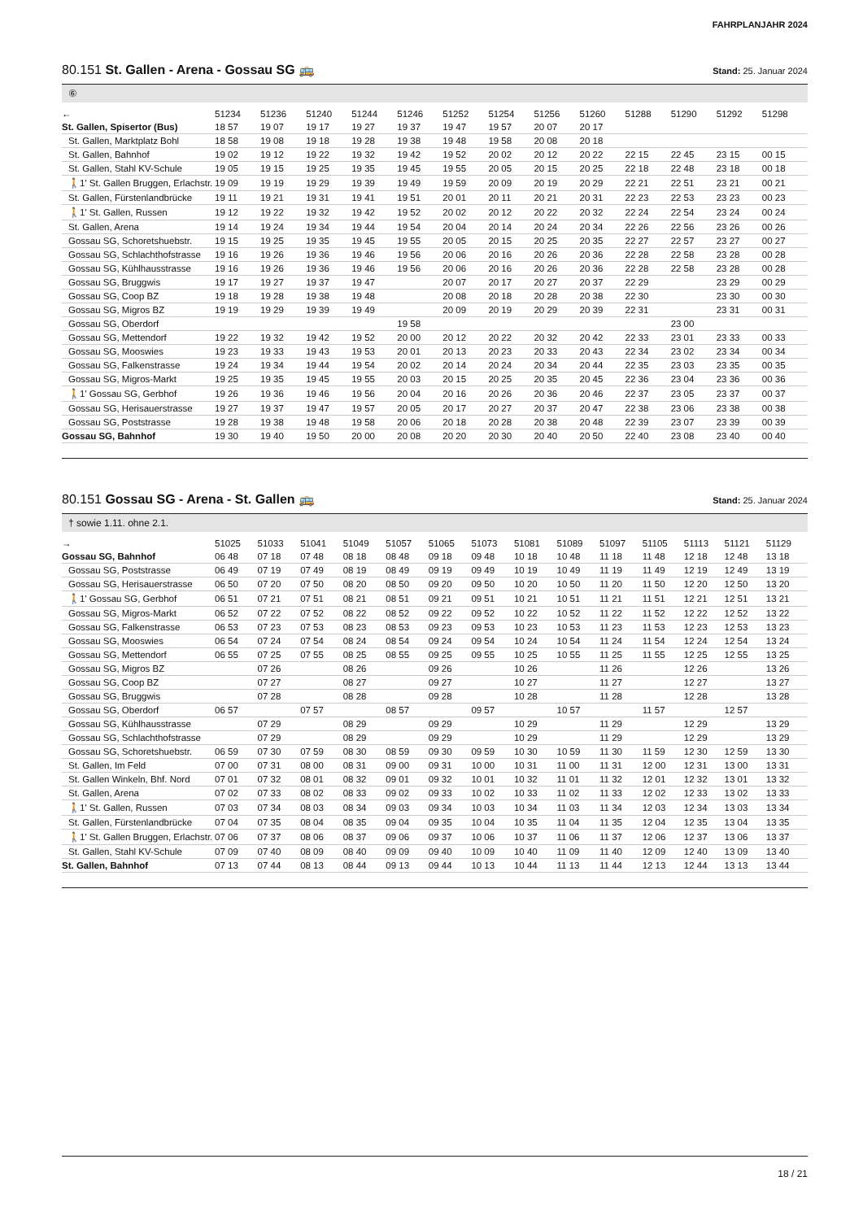FAHRPLANJAHR 2024
80.151 St. Gallen - Arena - Gossau SG 🚌
Stand: 25. Januar 2024
⑥
| ← | 51234 | 51236 | 51240 | 51244 | 51246 | 51252 | 51254 | 51256 | 51260 | 51288 | 51290 | 51292 | 51298 |
| --- | --- | --- | --- | --- | --- | --- | --- | --- | --- | --- | --- | --- | --- |
| St. Gallen, Spisertor (Bus) | 18 57 | 19 07 | 19 17 | 19 27 | 19 37 | 19 47 | 19 57 | 20 07 | 20 17 | | | | |
| St. Gallen, Marktplatz Bohl | 18 58 | 19 08 | 19 18 | 19 28 | 19 38 | 19 48 | 19 58 | 20 08 | 20 18 | | | | |
| St. Gallen, Bahnhof | 19 02 | 19 12 | 19 22 | 19 32 | 19 42 | 19 52 | 20 02 | 20 12 | 20 22 | 22 15 | 22 45 | 23 15 | 00 15 |
| St. Gallen, Stahl KV-Schule | 19 05 | 19 15 | 19 25 | 19 35 | 19 45 | 19 55 | 20 05 | 20 15 | 20 25 | 22 18 | 22 48 | 23 18 | 00 18 |
| 🚶1' St. Gallen Bruggen, Erlachstr. | 19 09 | 19 19 | 19 29 | 19 39 | 19 49 | 19 59 | 20 09 | 20 19 | 20 29 | 22 21 | 22 51 | 23 21 | 00 21 |
| St. Gallen, Fürstenlandbrücke | 19 11 | 19 21 | 19 31 | 19 41 | 19 51 | 20 01 | 20 11 | 20 21 | 20 31 | 22 23 | 22 53 | 23 23 | 00 23 |
| 🚶1' St. Gallen, Russen | 19 12 | 19 22 | 19 32 | 19 42 | 19 52 | 20 02 | 20 12 | 20 22 | 20 32 | 22 24 | 22 54 | 23 24 | 00 24 |
| St. Gallen, Arena | 19 14 | 19 24 | 19 34 | 19 44 | 19 54 | 20 04 | 20 14 | 20 24 | 20 34 | 22 26 | 22 56 | 23 26 | 00 26 |
| Gossau SG, Schoretshuebstr. | 19 15 | 19 25 | 19 35 | 19 45 | 19 55 | 20 05 | 20 15 | 20 25 | 20 35 | 22 27 | 22 57 | 23 27 | 00 27 |
| Gossau SG, Schlachthofstrasse | 19 16 | 19 26 | 19 36 | 19 46 | 19 56 | 20 06 | 20 16 | 20 26 | 20 36 | 22 28 | 22 58 | 23 28 | 00 28 |
| Gossau SG, Kühlhausstrasse | 19 16 | 19 26 | 19 36 | 19 46 | 19 56 | 20 06 | 20 16 | 20 26 | 20 36 | 22 28 | 22 58 | 23 28 | 00 28 |
| Gossau SG, Bruggwis | 19 17 | 19 27 | 19 37 | 19 47 | | 20 07 | 20 17 | 20 27 | 20 37 | 22 29 | | 23 29 | 00 29 |
| Gossau SG, Coop BZ | 19 18 | 19 28 | 19 38 | 19 48 | | 20 08 | 20 18 | 20 28 | 20 38 | 22 30 | | 23 30 | 00 30 |
| Gossau SG, Migros BZ | 19 19 | 19 29 | 19 39 | 19 49 | | 20 09 | 20 19 | 20 29 | 20 39 | 22 31 | | 23 31 | 00 31 |
| Gossau SG, Oberdorf | | | | | 19 58 | | | | | | 23 00 | | |
| Gossau SG, Mettendorf | 19 22 | 19 32 | 19 42 | 19 52 | 20 00 | 20 12 | 20 22 | 20 32 | 20 42 | 22 33 | 23 01 | 23 33 | 00 33 |
| Gossau SG, Mooswies | 19 23 | 19 33 | 19 43 | 19 53 | 20 01 | 20 13 | 20 23 | 20 33 | 20 43 | 22 34 | 23 02 | 23 34 | 00 34 |
| Gossau SG, Falkenstrasse | 19 24 | 19 34 | 19 44 | 19 54 | 20 02 | 20 14 | 20 24 | 20 34 | 20 44 | 22 35 | 23 03 | 23 35 | 00 35 |
| Gossau SG, Migros-Markt | 19 25 | 19 35 | 19 45 | 19 55 | 20 03 | 20 15 | 20 25 | 20 35 | 20 45 | 22 36 | 23 04 | 23 36 | 00 36 |
| 🚶1' Gossau SG, Gerbhof | 19 26 | 19 36 | 19 46 | 19 56 | 20 04 | 20 16 | 20 26 | 20 36 | 20 46 | 22 37 | 23 05 | 23 37 | 00 37 |
| Gossau SG, Herisauerstrasse | 19 27 | 19 37 | 19 47 | 19 57 | 20 05 | 20 17 | 20 27 | 20 37 | 20 47 | 22 38 | 23 06 | 23 38 | 00 38 |
| Gossau SG, Poststrasse | 19 28 | 19 38 | 19 48 | 19 58 | 20 06 | 20 18 | 20 28 | 20 38 | 20 48 | 22 39 | 23 07 | 23 39 | 00 39 |
| Gossau SG, Bahnhof | 19 30 | 19 40 | 19 50 | 20 00 | 20 08 | 20 20 | 20 30 | 20 40 | 20 50 | 22 40 | 23 08 | 23 40 | 00 40 |
80.151 Gossau SG - Arena - St. Gallen 🚌
Stand: 25. Januar 2024
† sowie 1.11. ohne 2.1.
| → | 51025 | 51033 | 51041 | 51049 | 51057 | 51065 | 51073 | 51081 | 51089 | 51097 | 51105 | 51113 | 51121 | 51129 |
| --- | --- | --- | --- | --- | --- | --- | --- | --- | --- | --- | --- | --- | --- | --- |
| Gossau SG, Bahnhof | 06 48 | 07 18 | 07 48 | 08 18 | 08 48 | 09 18 | 09 48 | 10 18 | 10 48 | 11 18 | 11 48 | 12 18 | 12 48 | 13 18 |
| Gossau SG, Poststrasse | 06 49 | 07 19 | 07 49 | 08 19 | 08 49 | 09 19 | 09 49 | 10 19 | 10 49 | 11 19 | 11 49 | 12 19 | 12 49 | 13 19 |
| Gossau SG, Herisauerstrasse | 06 50 | 07 20 | 07 50 | 08 20 | 08 50 | 09 20 | 09 50 | 10 20 | 10 50 | 11 20 | 11 50 | 12 20 | 12 50 | 13 20 |
| 🚶1' Gossau SG, Gerbhof | 06 51 | 07 21 | 07 51 | 08 21 | 08 51 | 09 21 | 09 51 | 10 21 | 10 51 | 11 21 | 11 51 | 12 21 | 12 51 | 13 21 |
| Gossau SG, Migros-Markt | 06 52 | 07 22 | 07 52 | 08 22 | 08 52 | 09 22 | 09 52 | 10 22 | 10 52 | 11 22 | 11 52 | 12 22 | 12 52 | 13 22 |
| Gossau SG, Falkenstrasse | 06 53 | 07 23 | 07 53 | 08 23 | 08 53 | 09 23 | 09 53 | 10 23 | 10 53 | 11 23 | 11 53 | 12 23 | 12 53 | 13 23 |
| Gossau SG, Mooswies | 06 54 | 07 24 | 07 54 | 08 24 | 08 54 | 09 24 | 09 54 | 10 24 | 10 54 | 11 24 | 11 54 | 12 24 | 12 54 | 13 24 |
| Gossau SG, Mettendorf | 06 55 | 07 25 | 07 55 | 08 25 | 08 55 | 09 25 | 09 55 | 10 25 | 10 55 | 11 25 | 11 55 | 12 25 | 12 55 | 13 25 |
| Gossau SG, Migros BZ | | 07 26 | | 08 26 | | 09 26 | | 10 26 | | 11 26 | | 12 26 | | 13 26 |
| Gossau SG, Coop BZ | | 07 27 | | 08 27 | | 09 27 | | 10 27 | | 11 27 | | 12 27 | | 13 27 |
| Gossau SG, Bruggwis | | 07 28 | | 08 28 | | 09 28 | | 10 28 | | 11 28 | | 12 28 | | 13 28 |
| Gossau SG, Oberdorf | 06 57 | | 07 57 | | 08 57 | | 09 57 | | 10 57 | | 11 57 | | 12 57 | |
| Gossau SG, Kühlhausstrasse | | 07 29 | | 08 29 | | 09 29 | | 10 29 | | 11 29 | | 12 29 | | 13 29 |
| Gossau SG, Schlachthofstrasse | | 07 29 | | 08 29 | | 09 29 | | 10 29 | | 11 29 | | 12 29 | | 13 29 |
| Gossau SG, Schoretshuebstr. | 06 59 | 07 30 | 07 59 | 08 30 | 08 59 | 09 30 | 09 59 | 10 30 | 10 59 | 11 30 | 11 59 | 12 30 | 12 59 | 13 30 |
| St. Gallen, Im Feld | 07 00 | 07 31 | 08 00 | 08 31 | 09 00 | 09 31 | 10 00 | 10 31 | 11 00 | 11 31 | 12 00 | 12 31 | 13 00 | 13 31 |
| St. Gallen Winkeln, Bhf. Nord | 07 01 | 07 32 | 08 01 | 08 32 | 09 01 | 09 32 | 10 01 | 10 32 | 11 01 | 11 32 | 12 01 | 12 32 | 13 01 | 13 32 |
| St. Gallen, Arena | 07 02 | 07 33 | 08 02 | 08 33 | 09 02 | 09 33 | 10 02 | 10 33 | 11 02 | 11 33 | 12 02 | 12 33 | 13 02 | 13 33 |
| 🚶1' St. Gallen, Russen | 07 03 | 07 34 | 08 03 | 08 34 | 09 03 | 09 34 | 10 03 | 10 34 | 11 03 | 11 34 | 12 03 | 12 34 | 13 03 | 13 34 |
| St. Gallen, Fürstenlandbrücke | 07 04 | 07 35 | 08 04 | 08 35 | 09 04 | 09 35 | 10 04 | 10 35 | 11 04 | 11 35 | 12 04 | 12 35 | 13 04 | 13 35 |
| 🚶1' St. Gallen Bruggen, Erlachstr. | 07 06 | 07 37 | 08 06 | 08 37 | 09 06 | 09 37 | 10 06 | 10 37 | 11 06 | 11 37 | 12 06 | 12 37 | 13 06 | 13 37 |
| St. Gallen, Stahl KV-Schule | 07 09 | 07 40 | 08 09 | 08 40 | 09 09 | 09 40 | 10 09 | 10 40 | 11 09 | 11 40 | 12 09 | 12 40 | 13 09 | 13 40 |
| St. Gallen, Bahnhof | 07 13 | 07 44 | 08 13 | 08 44 | 09 13 | 09 44 | 10 13 | 10 44 | 11 13 | 11 44 | 12 13 | 12 44 | 13 13 | 13 44 |
18 / 21